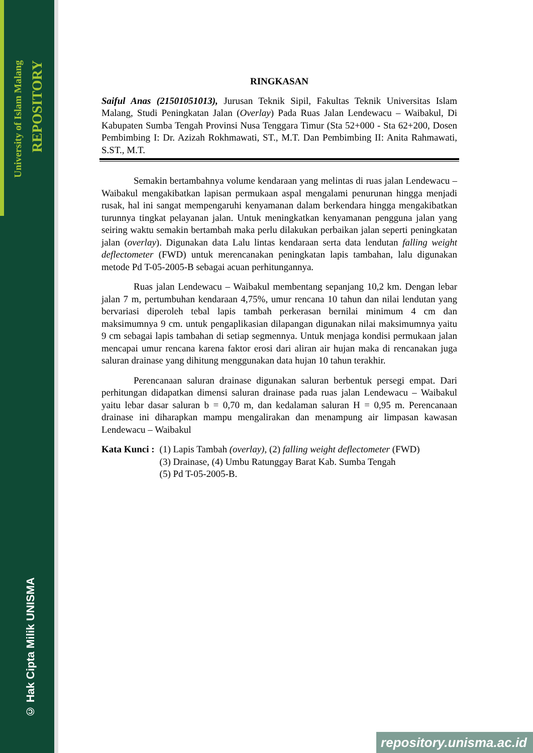University of Islam Malang
REPOSITORY
© Hak Cipta Milik UNISMA
RINGKASAN
Saiful Anas (21501051013), Jurusan Teknik Sipil, Fakultas Teknik Universitas Islam Malang, Studi Peningkatan Jalan (Overlay) Pada Ruas Jalan Lendewacu – Waibakul, Di Kabupaten Sumba Tengah Provinsi Nusa Tenggara Timur (Sta 52+000 - Sta 62+200, Dosen Pembimbing I: Dr. Azizah Rokhmawati, ST., M.T. Dan Pembimbing II: Anita Rahmawati, S.ST., M.T.
Semakin bertambahnya volume kendaraan yang melintas di ruas jalan Lendewacu – Waibakul mengakibatkan lapisan permukaan aspal mengalami penurunan hingga menjadi rusak, hal ini sangat mempengaruhi kenyamanan dalam berkendara hingga mengakibatkan turunnya tingkat pelayanan jalan. Untuk meningkatkan kenyamanan pengguna jalan yang seiring waktu semakin bertambah maka perlu dilakukan perbaikan jalan seperti peningkatan jalan (overlay). Digunakan data Lalu lintas kendaraan serta data lendutan falling weight deflectometer (FWD) untuk merencanakan peningkatan lapis tambahan, lalu digunakan metode Pd T-05-2005-B sebagai acuan perhitungannya.
Ruas jalan Lendewacu – Waibakul membentang sepanjang 10,2 km. Dengan lebar jalan 7 m, pertumbuhan kendaraan 4,75%, umur rencana 10 tahun dan nilai lendutan yang bervariasi diperoleh tebal lapis tambah perkerasan bernilai minimum 4 cm dan maksimumnya 9 cm. untuk pengaplikasian dilapangan digunakan nilai maksimumnya yaitu 9 cm sebagai lapis tambahan di setiap segmennya. Untuk menjaga kondisi permukaan jalan mencapai umur rencana karena faktor erosi dari aliran air hujan maka di rencanakan juga saluran drainase yang dihitung menggunakan data hujan 10 tahun terakhir.
Perencanaan saluran drainase digunakan saluran berbentuk persegi empat. Dari perhitungan didapatkan dimensi saluran drainase pada ruas jalan Lendewacu – Waibakul yaitu lebar dasar saluran b = 0,70 m, dan kedalaman saluran H = 0,95 m. Perencanaan drainase ini diharapkan mampu mengalirakan dan menampung air limpasan kawasan Lendewacu – Waibakul
Kata Kunci : (1) Lapis Tambah (overlay), (2) falling weight deflectometer (FWD)
(3) Drainase, (4) Umbu Ratunggay Barat Kab. Sumba Tengah
(5) Pd T-05-2005-B.
repository.unisma.ac.id